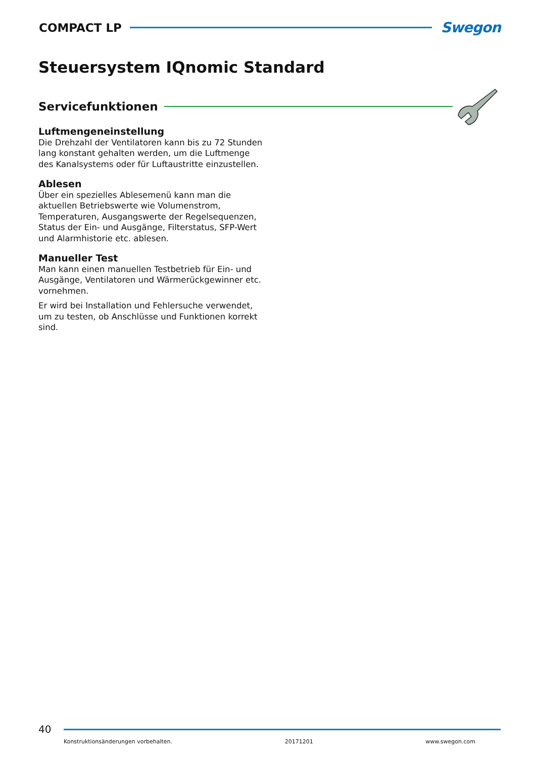COMPACT LP Swegon
Steuersystem IQnomic Standard
Servicefunktionen
Luftmengeneinstellung
Die Drehzahl der Ventilatoren kann bis zu 72 Stunden lang konstant gehalten werden, um die Luftmenge des Kanalsystems oder für Luftaustritte einzustellen.
Ablesen
Über ein spezielles Ablesemenü kann man die aktuellen Betriebswerte wie Volumenstrom, Temperaturen, Ausgangswerte der Regelsequenzen, Status der Ein- und Ausgänge, Filterstatus, SFP-Wert und Alarmhistorie etc. ablesen.
Manueller Test
Man kann einen manuellen Testbetrieb für Ein- und Ausgänge, Ventilatoren und Wärmerückgewinner etc. vornehmen.
Er wird bei Installation und Fehlersuche verwendet, um zu testen, ob Anschlüsse und Funktionen korrekt sind.
40
Konstruktionsänderungen vorbehalten. 20171201 www.swegon.com